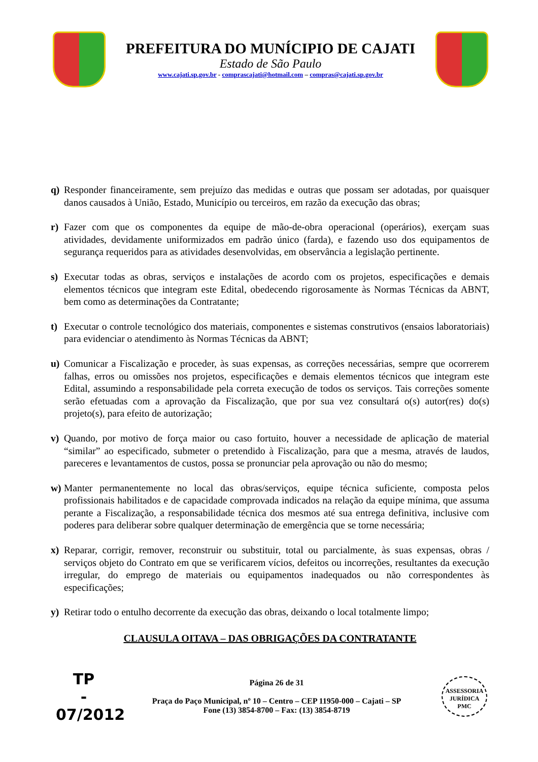PREFEITURA DO MUNÍCIPIO DE CAJATI
Estado de São Paulo
www.cajati.sp.gov.br - comprascajati@hotmail.com – compras@cajati.sp.gov.br
q) Responder financeiramente, sem prejuízo das medidas e outras que possam ser adotadas, por quaisquer danos causados à União, Estado, Município ou terceiros, em razão da execução das obras;
r) Fazer com que os componentes da equipe de mão-de-obra operacional (operários), exerçam suas atividades, devidamente uniformizados em padrão único (farda), e fazendo uso dos equipamentos de segurança requeridos para as atividades desenvolvidas, em observância a legislação pertinente.
s) Executar todas as obras, serviços e instalações de acordo com os projetos, especificações e demais elementos técnicos que integram este Edital, obedecendo rigorosamente às Normas Técnicas da ABNT, bem como as determinações da Contratante;
t) Executar o controle tecnológico dos materiais, componentes e sistemas construtivos (ensaios laboratoriais) para evidenciar o atendimento às Normas Técnicas da ABNT;
u) Comunicar a Fiscalização e proceder, às suas expensas, as correções necessárias, sempre que ocorrerem falhas, erros ou omissões nos projetos, especificações e demais elementos técnicos que integram este Edital, assumindo a responsabilidade pela correta execução de todos os serviços. Tais correções somente serão efetuadas com a aprovação da Fiscalização, que por sua vez consultará o(s) autor(res) do(s) projeto(s), para efeito de autorização;
v) Quando, por motivo de força maior ou caso fortuito, houver a necessidade de aplicação de material “similar” ao especificado, submeter o pretendido à Fiscalização, para que a mesma, através de laudos, pareceres e levantamentos de custos, possa se pronunciar pela aprovação ou não do mesmo;
w) Manter permanentemente no local das obras/serviços, equipe técnica suficiente, composta pelos profissionais habilitados e de capacidade comprovada indicados na relação da equipe mínima, que assuma perante a Fiscalização, a responsabilidade técnica dos mesmos até sua entrega definitiva, inclusive com poderes para deliberar sobre qualquer determinação de emergência que se torne necessária;
x) Reparar, corrigir, remover, reconstruir ou substituir, total ou parcialmente, às suas expensas, obras / serviços objeto do Contrato em que se verificarem vícios, defeitos ou incorreções, resultantes da execução irregular, do emprego de materiais ou equipamentos inadequados ou não correspondentes às especificações;
y) Retirar todo o entulho decorrente da execução das obras, deixando o local totalmente limpo;
CLAUSULA OITAVA – DAS OBRIGAÇÕES DA CONTRATANTE
TP
-
07/2012
Página 26 de 31
Praça do Paço Municipal, nº 10 – Centro – CEP 11950-000 – Cajati – SP
Fone (13) 3854-8700 – Fax: (13) 3854-8719
ASSESSORIA JURÍDICA
PMC